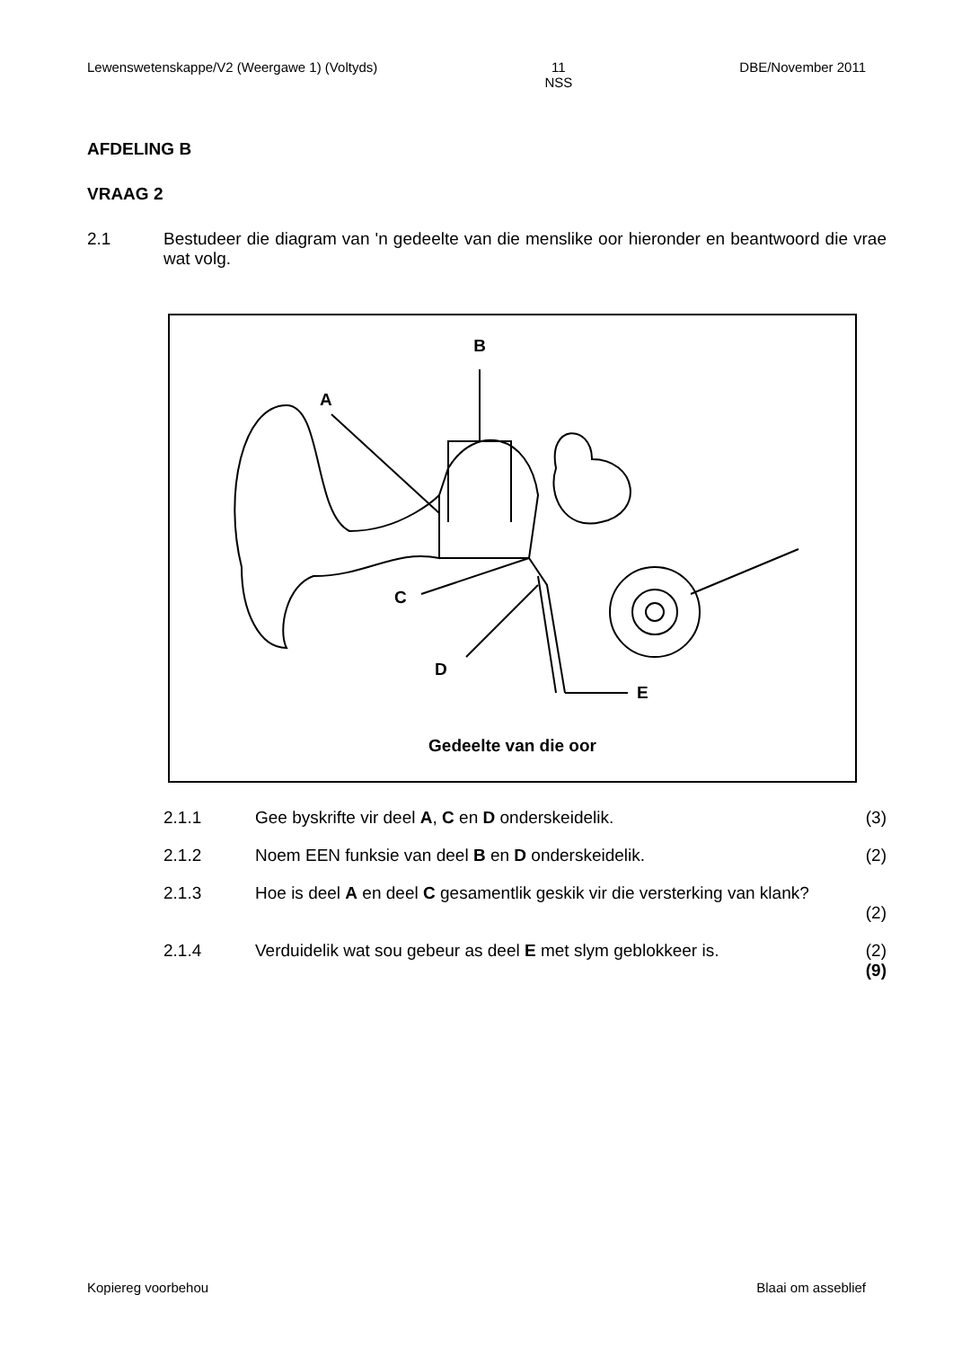Lewenswetenskappe/V2 (Weergawe 1) (Voltyds) 11
NSS DBE/November 2011
AFDELING B
VRAAG 2
2.1 Bestudeer die diagram van 'n gedeelte van die menslike oor hieronder en beantwoord die vrae wat volg.
A
B
C
D
E
Gedeelte van die oor
2.1.1 Gee byskrifte vir deel A, C en D onderskeidelik. (3)
2.1.2 Noem EEN funksie van deel B en D onderskeidelik. (2)
2.1.3 Hoe is deel A en deel C gesamentlik geskik vir die versterking van klank?
(2)
2.1.4 Verduidelik wat sou gebeur as deel E met slym geblokkeer is. (2)
(9)
Kopiereg voorbehou Blaai om asseblief